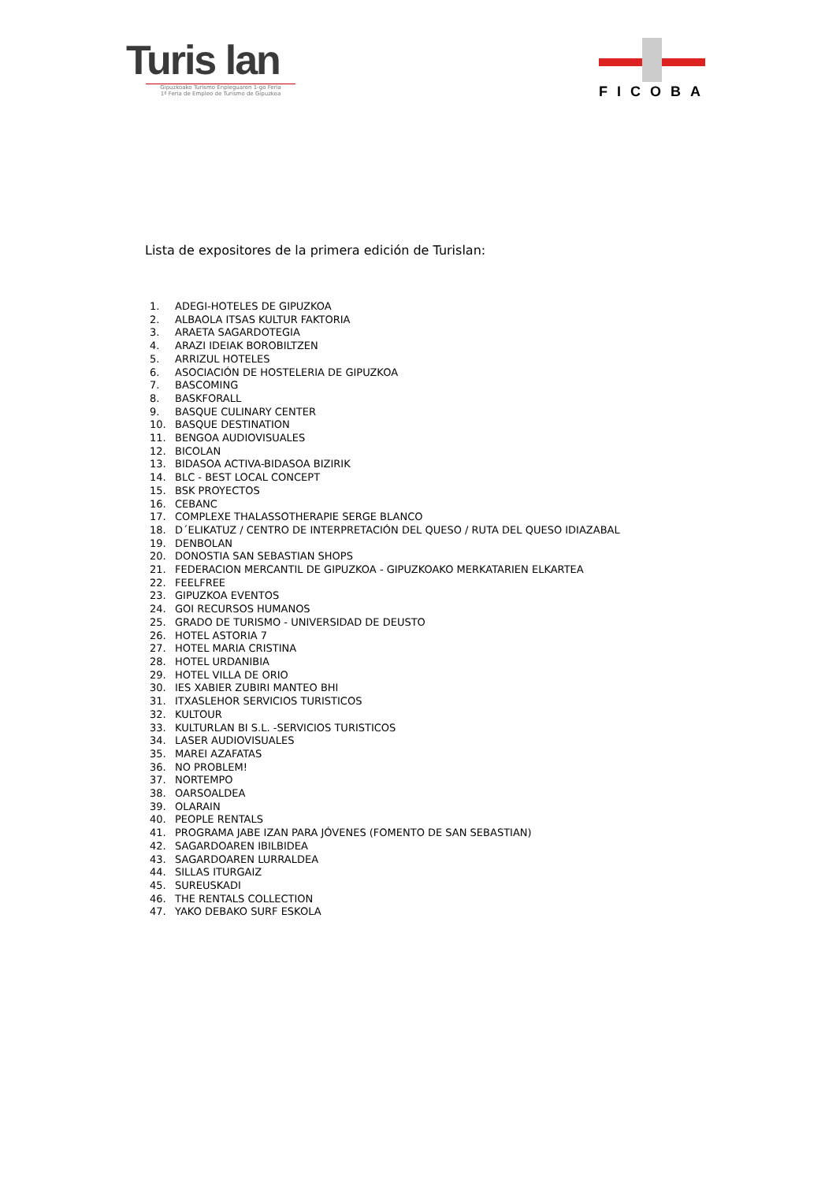Turis lan
Gipuzkoako Turismo Enpleguaren 1-go Feria
1ª Feria de Empleo de Turismo de Gipuzkoa
FICOBA
Lista de expositores de la primera edición de Turislan:
1. ADEGI-HOTELES DE GIPUZKOA
2. ALBAOLA ITSAS KULTUR FAKTORIA
3. ARAETA SAGARDOTEGIA
4. ARAZI IDEIAK BOROBILTZEN
5. ARRIZUL HOTELES
6. ASOCIACIÓN DE HOSTELERIA DE GIPUZKOA
7. BASCOMING
8. BASKFORALL
9. BASQUE CULINARY CENTER
10. BASQUE DESTINATION
11. BENGOA AUDIOVISUALES
12. BICOLAN
13. BIDASOA ACTIVA-BIDASOA BIZIRIK
14. BLC - BEST LOCAL CONCEPT
15. BSK PROYECTOS
16. CEBANC
17. COMPLEXE THALASSOTHERAPIE SERGE BLANCO
18. D´ELIKATUZ / CENTRO DE INTERPRETACIÓN DEL QUESO / RUTA DEL QUESO IDIAZABAL
19. DENBOLAN
20. DONOSTIA SAN SEBASTIAN SHOPS
21. FEDERACION MERCANTIL DE GIPUZKOA - GIPUZKOAKO MERKATARIEN ELKARTEA
22. FEELFREE
23. GIPUZKOA EVENTOS
24. GOI RECURSOS HUMANOS
25. GRADO DE TURISMO - UNIVERSIDAD DE DEUSTO
26. HOTEL ASTORIA 7
27. HOTEL MARIA CRISTINA
28. HOTEL URDANIBIA
29. HOTEL VILLA DE ORIO
30. IES XABIER ZUBIRI MANTEO BHI
31. ITXASLEHOR SERVICIOS TURISTICOS
32. KULTOUR
33. KULTURLAN BI S.L. -SERVICIOS TURISTICOS
34. LASER AUDIOVISUALES
35. MAREI AZAFATAS
36. NO PROBLEM!
37. NORTEMPO
38. OARSOALDEA
39. OLARAIN
40. PEOPLE RENTALS
41. PROGRAMA JABE IZAN PARA JÓVENES (FOMENTO DE SAN SEBASTIAN)
42. SAGARDOAREN IBILBIDEA
43. SAGARDOAREN LURRALDEA
44. SILLAS ITURGAIZ
45. SUREUSKADI
46. THE RENTALS COLLECTION
47. YAKO DEBAKO SURF ESKOLA